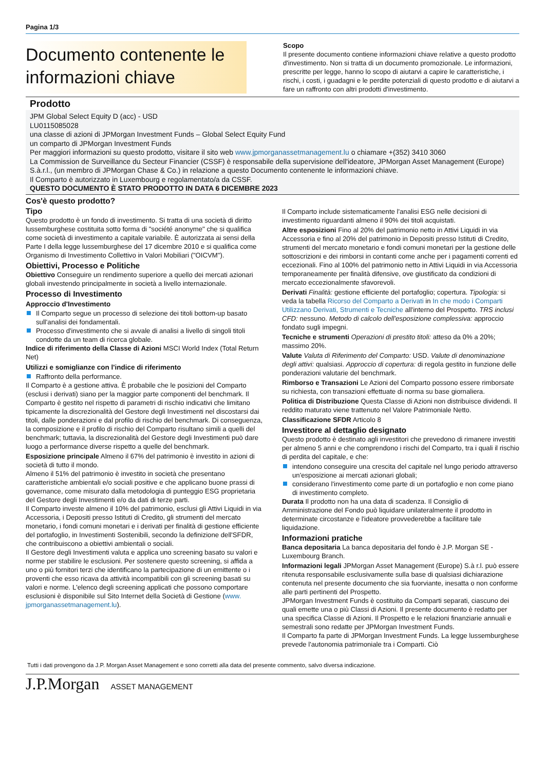Pagina 1/3
Documento contenente le informazioni chiave
Scopo
Il presente documento contiene informazioni chiave relative a questo prodotto d'investimento. Non si tratta di un documento promozionale. Le informazioni, prescritte per legge, hanno lo scopo di aiutarvi a capire le caratteristiche, i rischi, i costi, i guadagni e le perdite potenziali di questo prodotto e di aiutarvi a fare un raffronto con altri prodotti d'investimento.
Prodotto
JPM Global Select Equity D (acc) - USD
LU0115085028
una classe di azioni di JPMorgan Investment Funds – Global Select Equity Fund
un comparto di JPMorgan Investment Funds
Per maggiori informazioni su questo prodotto, visitare il sito web www.jpmorganassetmanagement.lu o chiamare +(352) 3410 3060
La Commission de Surveillance du Secteur Financier (CSSF) è responsabile della supervisione dell'ideatore, JPMorgan Asset Management (Europe) S.à.r.l., (un membro di JPMorgan Chase & Co.) in relazione a questo Documento contenente le informazioni chiave.
Il Comparto è autorizzato in Luxembourg e regolamentato/a da CSSF.
QUESTO DOCUMENTO È STATO PRODOTTO IN DATA 6 DICEMBRE 2023
Cos'è questo prodotto?
Tipo
Questo prodotto è un fondo di investimento. Si tratta di una società di diritto lussemburghese costituita sotto forma di "société anonyme" che si qualifica come società di investimento a capitale variabile. È autorizzata ai sensi della Parte I della legge lussemburghese del 17 dicembre 2010 e si qualifica come Organismo di Investimento Collettivo in Valori Mobiliari ("OICVM").
Obiettivi, Processo e Politiche
Obiettivo Conseguire un rendimento superiore a quello dei mercati azionari globali investendo principalmente in società a livello internazionale.
Processo di Investimento
Approccio d'Investimento
Il Comparto segue un processo di selezione dei titoli bottom-up basato sull'analisi dei fondamentali.
Processo d'investimento che si avvale di analisi a livello di singoli titoli condotte da un team di ricerca globale.
Indice di riferimento della Classe di Azioni MSCI World Index (Total Return Net)
Utilizzi e somiglianze con l'indice di riferimento
Raffronto della performance.
Il Comparto è a gestione attiva. È probabile che le posizioni del Comparto (esclusi i derivati) siano per la maggior parte componenti del benchmark. Il Comparto è gestito nel rispetto di parametri di rischio indicativi che limitano tipicamente la discrezionalità del Gestore degli Investimenti nel discostarsi dai titoli, dalle ponderazioni e dal profilo di rischio del benchmark. Di conseguenza, la composizione e il profilo di rischio del Comparto risultano simili a quelli del benchmark; tuttavia, la discrezionalità del Gestore degli Investimenti può dare luogo a performance diverse rispetto a quelle del benchmark.
Esposizione principale Almeno il 67% del patrimonio è investito in azioni di società di tutto il mondo.
Almeno il 51% del patrimonio è investito in società che presentano caratteristiche ambientali e/o sociali positive e che applicano buone prassi di governance, come misurato dalla metodologia di punteggio ESG proprietaria del Gestore degli Investimenti e/o da dati di terze parti.
Il Comparto investe almeno il 10% del patrimonio, esclusi gli Attivi Liquidi in via Accessoria, i Depositi presso Istituti di Credito, gli strumenti del mercato monetario, i fondi comuni monetari e i derivati per finalità di gestione efficiente del portafoglio, in Investimenti Sostenibili, secondo la definizione dell'SFDR, che contribuiscono a obiettivi ambientali o sociali.
Il Gestore degli Investimenti valuta e applica uno screening basato su valori e norme per stabilire le esclusioni. Per sostenere questo screening, si affida a uno o più fornitori terzi che identificano la partecipazione di un emittente o i proventi che esso ricava da attività incompatibili con gli screening basati su valori e norme. L'elenco degli screening applicati che possono comportare esclusioni è disponibile sul Sito Internet della Società di Gestione (www. jpmorganassetmanagement.lu).
Il Comparto include sistematicamente l'analisi ESG nelle decisioni di investimento riguardanti almeno il 90% dei titoli acquistati.
Altre esposizioni Fino al 20% del patrimonio netto in Attivi Liquidi in via Accessoria e fino al 20% del patrimonio in Depositi presso Istituti di Credito, strumenti del mercato monetario e fondi comuni monetari per la gestione delle sottoscrizioni e dei rimborsi in contanti come anche per i pagamenti correnti ed eccezionali. Fino al 100% del patrimonio netto in Attivi Liquidi in via Accessoria temporaneamente per finalità difensive, ove giustificato da condizioni di mercato eccezionalmente sfavorevoli.
Derivati Finalità: gestione efficiente del portafoglio; copertura. Tipologia: si veda la tabella Ricorso del Comparto a Derivati in In che modo i Comparti Utilizzano Derivati, Strumenti e Tecniche all'interno del Prospetto. TRS inclusi CFD: nessuno. Metodo di calcolo dell'esposizione complessiva: approccio fondato sugli impegni.
Tecniche e strumenti Operazioni di prestito titoli: atteso da 0% a 20%; massimo 20%.
Valute Valuta di Riferimento del Comparto: USD. Valute di denominazione degli attivi: qualsiasi. Approccio di copertura: di regola gestito in funzione delle ponderazioni valutarie del benchmark.
Rimborso e Transazioni Le Azioni del Comparto possono essere rimborsate su richiesta, con transazioni effettuate di norma su base giornaliera.
Politica di Distribuzione Questa Classe di Azioni non distribuisce dividendi. Il reddito maturato viene trattenuto nel Valore Patrimoniale Netto.
Classificazione SFDR Articolo 8
Investitore al dettaglio designato
Questo prodotto è destinato agli investitori che prevedono di rimanere investiti per almeno 5 anni e che comprendono i rischi del Comparto, tra i quali il rischio di perdita del capitale, e che:
intendono conseguire una crescita del capitale nel lungo periodo attraverso un'esposizione ai mercati azionari globali;
considerano l'investimento come parte di un portafoglio e non come piano di investimento completo.
Durata Il prodotto non ha una data di scadenza. Il Consiglio di Amministrazione del Fondo può liquidare unilateralmente il prodotto in determinate circostanze e l'ideatore provvederebbe a facilitare tale liquidazione.
Informazioni pratiche
Banca depositaria La banca depositaria del fondo è J.P. Morgan SE - Luxembourg Branch.
Informazioni legali JPMorgan Asset Management (Europe) S.à r.l. può essere ritenuta responsabile esclusivamente sulla base di qualsiasi dichiarazione contenuta nel presente documento che sia fuorviante, inesatta o non conforme alle parti pertinenti del Prospetto.
JPMorgan Investment Funds è costituito da Comparti separati, ciascuno dei quali emette una o più Classi di Azioni. Il presente documento è redatto per una specifica Classe di Azioni. Il Prospetto e le relazioni finanziarie annuali e semestrali sono redatte per JPMorgan Investment Funds.
Il Comparto fa parte di JPMorgan Investment Funds. La legge lussemburghese prevede l'autonomia patrimoniale tra i Comparti. Ciò
Tutti i dati provengono da J.P. Morgan Asset Management e sono corretti alla data del presente commento, salvo diversa indicazione.
J.P.Morgan ASSET MANAGEMENT